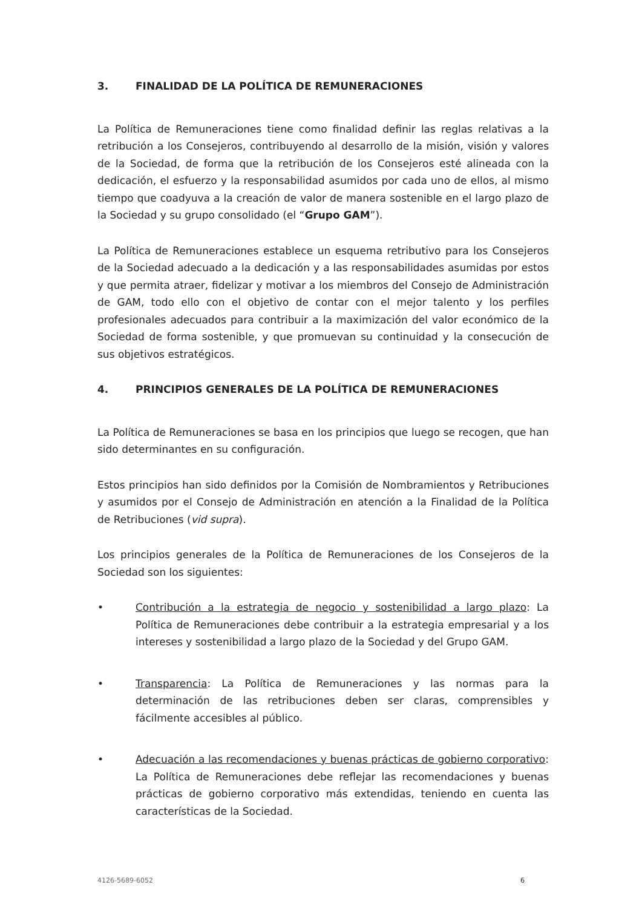3. FINALIDAD DE LA POLÍTICA DE REMUNERACIONES
La Política de Remuneraciones tiene como finalidad definir las reglas relativas a la retribución a los Consejeros, contribuyendo al desarrollo de la misión, visión y valores de la Sociedad, de forma que la retribución de los Consejeros esté alineada con la dedicación, el esfuerzo y la responsabilidad asumidos por cada uno de ellos, al mismo tiempo que coadyuva a la creación de valor de manera sostenible en el largo plazo de la Sociedad y su grupo consolidado (el “Grupo GAM”).
La Política de Remuneraciones establece un esquema retributivo para los Consejeros de la Sociedad adecuado a la dedicación y a las responsabilidades asumidas por estos y que permita atraer, fidelizar y motivar a los miembros del Consejo de Administración de GAM, todo ello con el objetivo de contar con el mejor talento y los perfiles profesionales adecuados para contribuir a la maximización del valor económico de la Sociedad de forma sostenible, y que promuevan su continuidad y la consecución de sus objetivos estratégicos.
4. PRINCIPIOS GENERALES DE LA POLÍTICA DE REMUNERACIONES
La Política de Remuneraciones se basa en los principios que luego se recogen, que han sido determinantes en su configuración.
Estos principios han sido definidos por la Comisión de Nombramientos y Retribuciones y asumidos por el Consejo de Administración en atención a la Finalidad de la Política de Retribuciones (vid supra).
Los principios generales de la Política de Remuneraciones de los Consejeros de la Sociedad son los siguientes:
• Contribución a la estrategia de negocio y sostenibilidad a largo plazo: La Política de Remuneraciones debe contribuir a la estrategia empresarial y a los intereses y sostenibilidad a largo plazo de la Sociedad y del Grupo GAM.
• Transparencia: La Política de Remuneraciones y las normas para la determinación de las retribuciones deben ser claras, comprensibles y fácilmente accesibles al público.
• Adecuación a las recomendaciones y buenas prácticas de gobierno corporativo: La Política de Remuneraciones debe reflejar las recomendaciones y buenas prácticas de gobierno corporativo más extendidas, teniendo en cuenta las características de la Sociedad.
4126-5689-6052 6